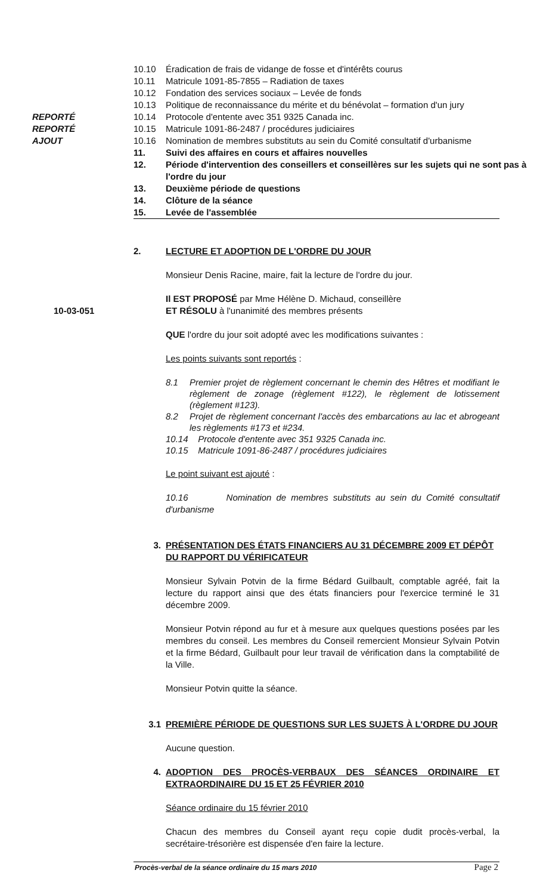10.10 Éradication de frais de vidange de fosse et d'intérêts courus
10.11 Matricule 1091-85-7855 – Radiation de taxes
10.12 Fondation des services sociaux – Levée de fonds
10.13 Politique de reconnaissance du mérite et du bénévolat – formation d'un jury
REPORTÉ 10.14 Protocole d'entente avec 351 9325 Canada inc.
REPORTÉ 10.15 Matricule 1091-86-2487 / procédures judiciaires
AJOUT 10.16 Nomination de membres substituts au sein du Comité consultatif d'urbanisme
11. Suivi des affaires en cours et affaires nouvelles
12. Période d'intervention des conseillers et conseillères sur les sujets qui ne sont pas à l'ordre du jour
13. Deuxième période de questions
14. Clôture de la séance
15. Levée de l'assemblée
2. LECTURE ET ADOPTION DE L'ORDRE DU JOUR
Monsieur Denis Racine, maire, fait la lecture de l'ordre du jour.
Il EST PROPOSÉ par Mme Hélène D. Michaud, conseillère
10-03-051 ET RÉSOLU à l'unanimité des membres présents
QUE l'ordre du jour soit adopté avec les modifications suivantes :
Les points suivants sont reportés :
8.1 Premier projet de règlement concernant le chemin des Hêtres et modifiant le règlement de zonage (règlement #122), le règlement de lotissement (règlement #123).
8.2 Projet de règlement concernant l'accès des embarcations au lac et abrogeant les règlements #173 et #234.
10.14 Protocole d'entente avec 351 9325 Canada inc.
10.15 Matricule 1091-86-2487 / procédures judiciaires
Le point suivant est ajouté :
10.16 Nomination de membres substituts au sein du Comité consultatif d'urbanisme
3. PRÉSENTATION DES ÉTATS FINANCIERS AU 31 DÉCEMBRE 2009 ET DÉPÔT DU RAPPORT DU VÉRIFICATEUR
Monsieur Sylvain Potvin de la firme Bédard Guilbault, comptable agréé, fait la lecture du rapport ainsi que des états financiers pour l'exercice terminé le 31 décembre 2009.
Monsieur Potvin répond au fur et à mesure aux quelques questions posées par les membres du conseil. Les membres du Conseil remercient Monsieur Sylvain Potvin et la firme Bédard, Guilbault pour leur travail de vérification dans la comptabilité de la Ville.
Monsieur Potvin quitte la séance.
3.1 PREMIÈRE PÉRIODE DE QUESTIONS SUR LES SUJETS À L'ORDRE DU JOUR
Aucune question.
4. ADOPTION DES PROCÈS-VERBAUX DES SÉANCES ORDINAIRE ET EXTRAORDINAIRE DU 15 ET 25 FÉVRIER 2010
Séance ordinaire du 15 février 2010
Chacun des membres du Conseil ayant reçu copie dudit procès-verbal, la secrétaire-trésorière est dispensée d'en faire la lecture.
Procès-verbal de la séance ordinaire du 15 mars 2010 Page 2